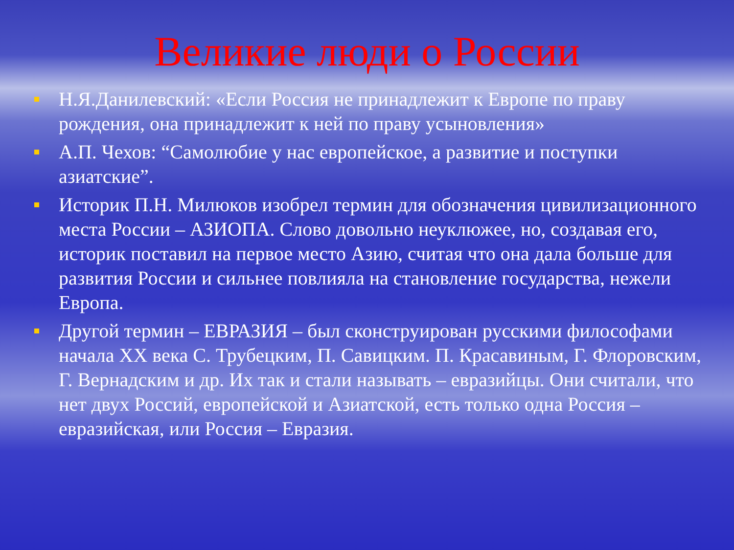Великие люди о России
Н.Я.Данилевский: «Если Россия не принадлежит к Европе по праву рождения, она принадлежит к ней по праву усыновления»
А.П. Чехов: “Самолюбие у нас европейское, а развитие и поступки азиатские”.
Историк П.Н. Милюков изобрел термин для обозначения цивилизационного места России – АЗИОПА. Слово довольно неуклюжее, но, создавая его, историк поставил на первое место Азию, считая что она дала больше для развития России и сильнее повлияла на становление государства, нежели Европа.
Другой термин – ЕВРАЗИЯ – был сконструирован русскими философами начала XX века С. Трубецким, П. Савицким. П. Красавиным, Г. Флоровским, Г. Вернадским и др. Их так и стали называть – евразийцы. Они считали, что нет двух Россий, европейской и Азиатской, есть только одна Россия – евразийская, или Россия – Евразия.